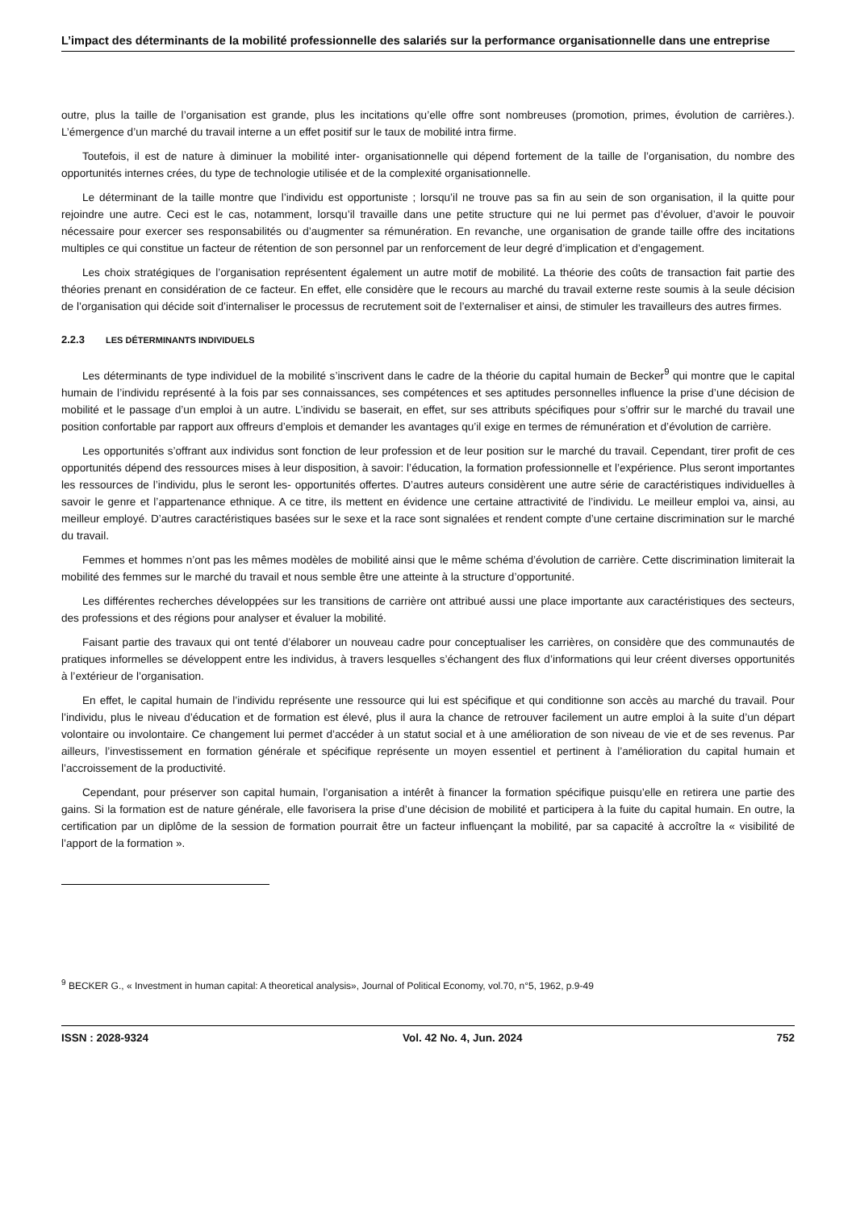L’impact des déterminants de la mobilité professionnelle des salariés sur la performance organisationnelle dans une entreprise
outre, plus la taille de l’organisation est grande, plus les incitations qu’elle offre sont nombreuses (promotion, primes, évolution de carrières.). L’émergence d’un marché du travail interne a un effet positif sur le taux de mobilité intra firme.
Toutefois, il est de nature à diminuer la mobilité inter- organisationnelle qui dépend fortement de la taille de l’organisation, du nombre des opportunités internes crées, du type de technologie utilisée et de la complexité organisationnelle.
Le déterminant de la taille montre que l’individu est opportuniste ; lorsqu’il ne trouve pas sa fin au sein de son organisation, il la quitte pour rejoindre une autre. Ceci est le cas, notamment, lorsqu’il travaille dans une petite structure qui ne lui permet pas d’évoluer, d’avoir le pouvoir nécessaire pour exercer ses responsabilités ou d’augmenter sa rémunération. En revanche, une organisation de grande taille offre des incitations multiples ce qui constitue un facteur de rétention de son personnel par un renforcement de leur degré d’implication et d’engagement.
Les choix stratégiques de l’organisation représentent également un autre motif de mobilité. La théorie des coûts de transaction fait partie des théories prenant en considération de ce facteur. En effet, elle considère que le recours au marché du travail externe reste soumis à la seule décision de l’organisation qui décide soit d’internaliser le processus de recrutement soit de l’externaliser et ainsi, de stimuler les travailleurs des autres firmes.
2.2.3 LES DÉTERMINANTS INDIVIDUELS
Les déterminants de type individuel de la mobilité s’inscrivent dans le cadre de la théorie du capital humain de Becker<sup>9</sup> qui montre que le capital humain de l’individu représenté à la fois par ses connaissances, ses compétences et ses aptitudes personnelles influence la prise d’une décision de mobilité et le passage d’un emploi à un autre. L’individu se baserait, en effet, sur ses attributs spécifiques pour s’offrir sur le marché du travail une position confortable par rapport aux offreurs d’emplois et demander les avantages qu’il exige en termes de rémunération et d’évolution de carrière.
Les opportunités s’offrant aux individus sont fonction de leur profession et de leur position sur le marché du travail. Cependant, tirer profit de ces opportunités dépend des ressources mises à leur disposition, à savoir: l’éducation, la formation professionnelle et l’expérience. Plus seront importantes les ressources de l’individu, plus le seront les- opportunités offertes. D’autres auteurs considèrent une autre série de caractéristiques individuelles à savoir le genre et l’appartenance ethnique. A ce titre, ils mettent en évidence une certaine attractivité de l’individu. Le meilleur emploi va, ainsi, au meilleur employé. D’autres caractéristiques basées sur le sexe et la race sont signalées et rendent compte d’une certaine discrimination sur le marché du travail.
Femmes et hommes n’ont pas les mêmes modèles de mobilité ainsi que le même schéma d’évolution de carrière. Cette discrimination limiterait la mobilité des femmes sur le marché du travail et nous semble être une atteinte à la structure d’opportunité.
Les différentes recherches développées sur les transitions de carrière ont attribué aussi une place importante aux caractéristiques des secteurs, des professions et des régions pour analyser et évaluer la mobilité.
Faisant partie des travaux qui ont tenté d’élaborer un nouveau cadre pour conceptualiser les carrières, on considère que des communautés de pratiques informelles se développent entre les individus, à travers lesquelles s’échangent des flux d’informations qui leur créent diverses opportunités à l’extérieur de l’organisation.
En effet, le capital humain de l’individu représente une ressource qui lui est spécifique et qui conditionne son accès au marché du travail. Pour l’individu, plus le niveau d’éducation et de formation est élevé, plus il aura la chance de retrouver facilement un autre emploi à la suite d’un départ volontaire ou involontaire. Ce changement lui permet d’accéder à un statut social et à une amélioration de son niveau de vie et de ses revenus. Par ailleurs, l’investissement en formation générale et spécifique représente un moyen essentiel et pertinent à l’amélioration du capital humain et l’accroissement de la productivité.
Cependant, pour préserver son capital humain, l’organisation a intérêt à financer la formation spécifique puisqu’elle en retirera une partie des gains. Si la formation est de nature générale, elle favorisera la prise d’une décision de mobilité et participera à la fuite du capital humain. En outre, la certification par un diplôme de la session de formation pourrait être un facteur influençant la mobilité, par sa capacité à accroître la « visibilité de l’apport de la formation ».
<sup>9</sup> BECKER G., « Investment in human capital: A theoretical analysis», Journal of Political Economy, vol.70, n°5, 1962, p.9-49
ISSN : 2028-9324 Vol. 42 No. 4, Jun. 2024 752